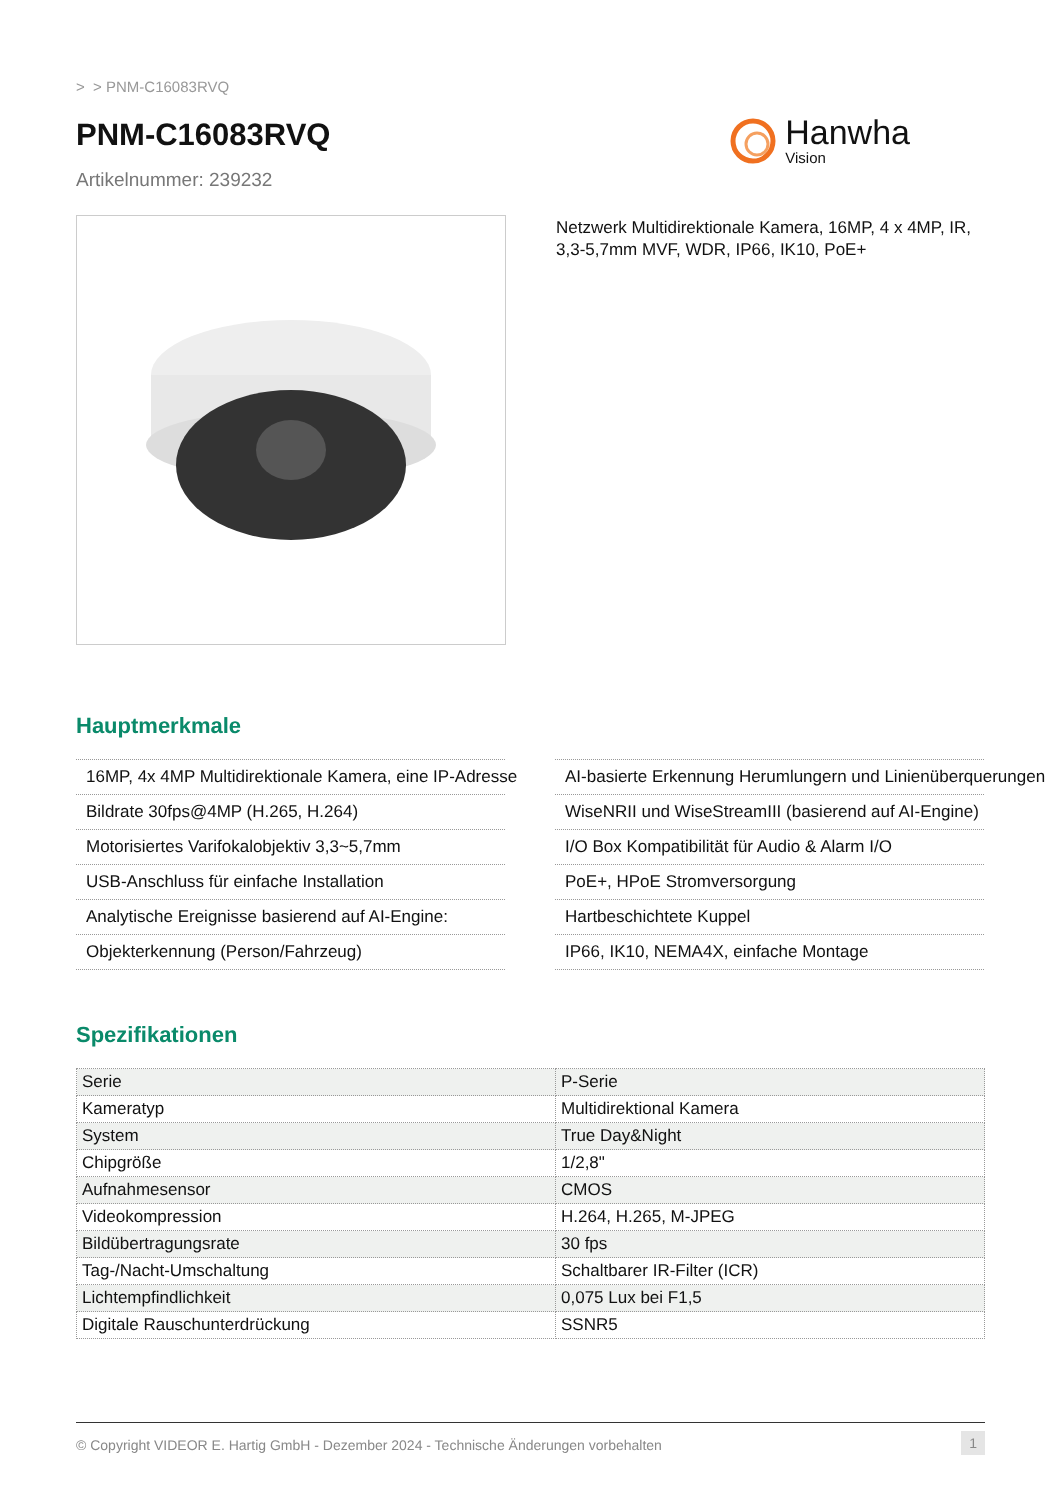> > PNM-C16083RVQ
PNM-C16083RVQ
Artikelnummer: 239232
Hanwha
Vision
Netzwerk Multidirektionale Kamera, 16MP, 4 x 4MP, IR, 3,3-5,7mm MVF, WDR, IP66, IK10, PoE+
Hauptmerkmale
16MP, 4x 4MP Multidirektionale Kamera, eine IP-Adresse
Bildrate 30fps@4MP (H.265, H.264)
Motorisiertes Varifokalobjektiv 3,3~5,7mm
USB-Anschluss für einfache Installation
Analytische Ereignisse basierend auf AI-Engine:
Objekterkennung (Person/Fahrzeug)
AI-basierte Erkennung Herumlungern und Linienüberquerungen
WiseNRII und WiseStreamIII (basierend auf AI-Engine)
I/O Box Kompatibilität für Audio & Alarm I/O
PoE+, HPoE Stromversorgung
Hartbeschichtete Kuppel
IP66, IK10, NEMA4X, einfache Montage
Spezifikationen
| Serie | P-Serie |
| Kameratyp | Multidirektional Kamera |
| System | True Day&Night |
| Chipgröße | 1/2,8" |
| Aufnahmesensor | CMOS |
| Videokompression | H.264, H.265, M-JPEG |
| Bildübertragungsrate | 30 fps |
| Tag-/Nacht-Umschaltung | Schaltbarer IR-Filter (ICR) |
| Lichtempfindlichkeit | 0,075 Lux bei F1,5 |
| Digitale Rauschunterdrückung | SSNR5 |
© Copyright VIDEOR E. Hartig GmbH - Dezember 2024 - Technische Änderungen vorbehalten 1